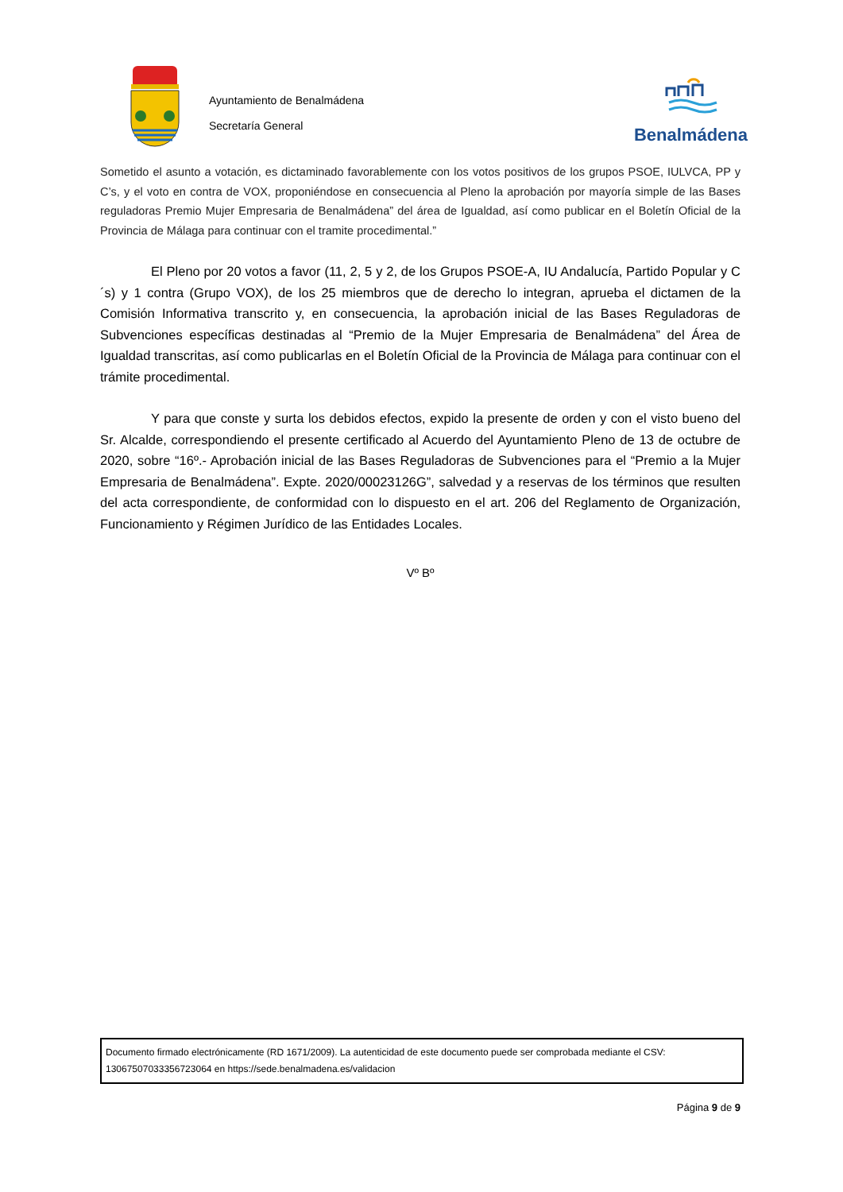Ayuntamiento de Benalmádena
Secretaría General
Benalmádena
Sometido el asunto a votación, es dictaminado favorablemente con los votos positivos de los grupos PSOE, IULVCA, PP y C’s, y el voto en contra de VOX, proponiéndose en consecuencia al Pleno la aprobación por mayoría simple de las Bases reguladoras Premio Mujer Empresaria de Benalmádena” del área de Igualdad, así como publicar en el Boletín Oficial de la Provincia de Málaga para continuar con el tramite procedimental.”
El Pleno por 20 votos a favor (11, 2, 5 y 2, de los Grupos PSOE-A, IU Andalucía, Partido Popular y C´s) y 1 contra (Grupo VOX), de los 25 miembros que de derecho lo integran, aprueba el dictamen de la Comisión Informativa transcrito y, en consecuencia, la aprobación inicial de las Bases Reguladoras de Subvenciones específicas destinadas al “Premio de la Mujer Empresaria de Benalmádena” del Área de Igualdad transcritas, así como publicarlas en el Boletín Oficial de la Provincia de Málaga para continuar con el trámite procedimental.
Y para que conste y surta los debidos efectos, expido la presente de orden y con el visto bueno del Sr. Alcalde, correspondiendo el presente certificado al Acuerdo del Ayuntamiento Pleno de 13 de octubre de 2020, sobre “16º.- Aprobación inicial de las Bases Reguladoras de Subvenciones para el “Premio a la Mujer Empresaria de Benalmádena”. Expte. 2020/00023126G”, salvedad y a reservas de los términos que resulten del acta correspondiente, de conformidad con lo dispuesto en el art. 206 del Reglamento de Organización, Funcionamiento y Régimen Jurídico de las Entidades Locales.
Vº Bº
Documento firmado electrónicamente (RD 1671/2009). La autenticidad de este documento puede ser comprobada mediante el CSV:
13067507033356723064 en https://sede.benalmadena.es/validacion
Página 9 de 9